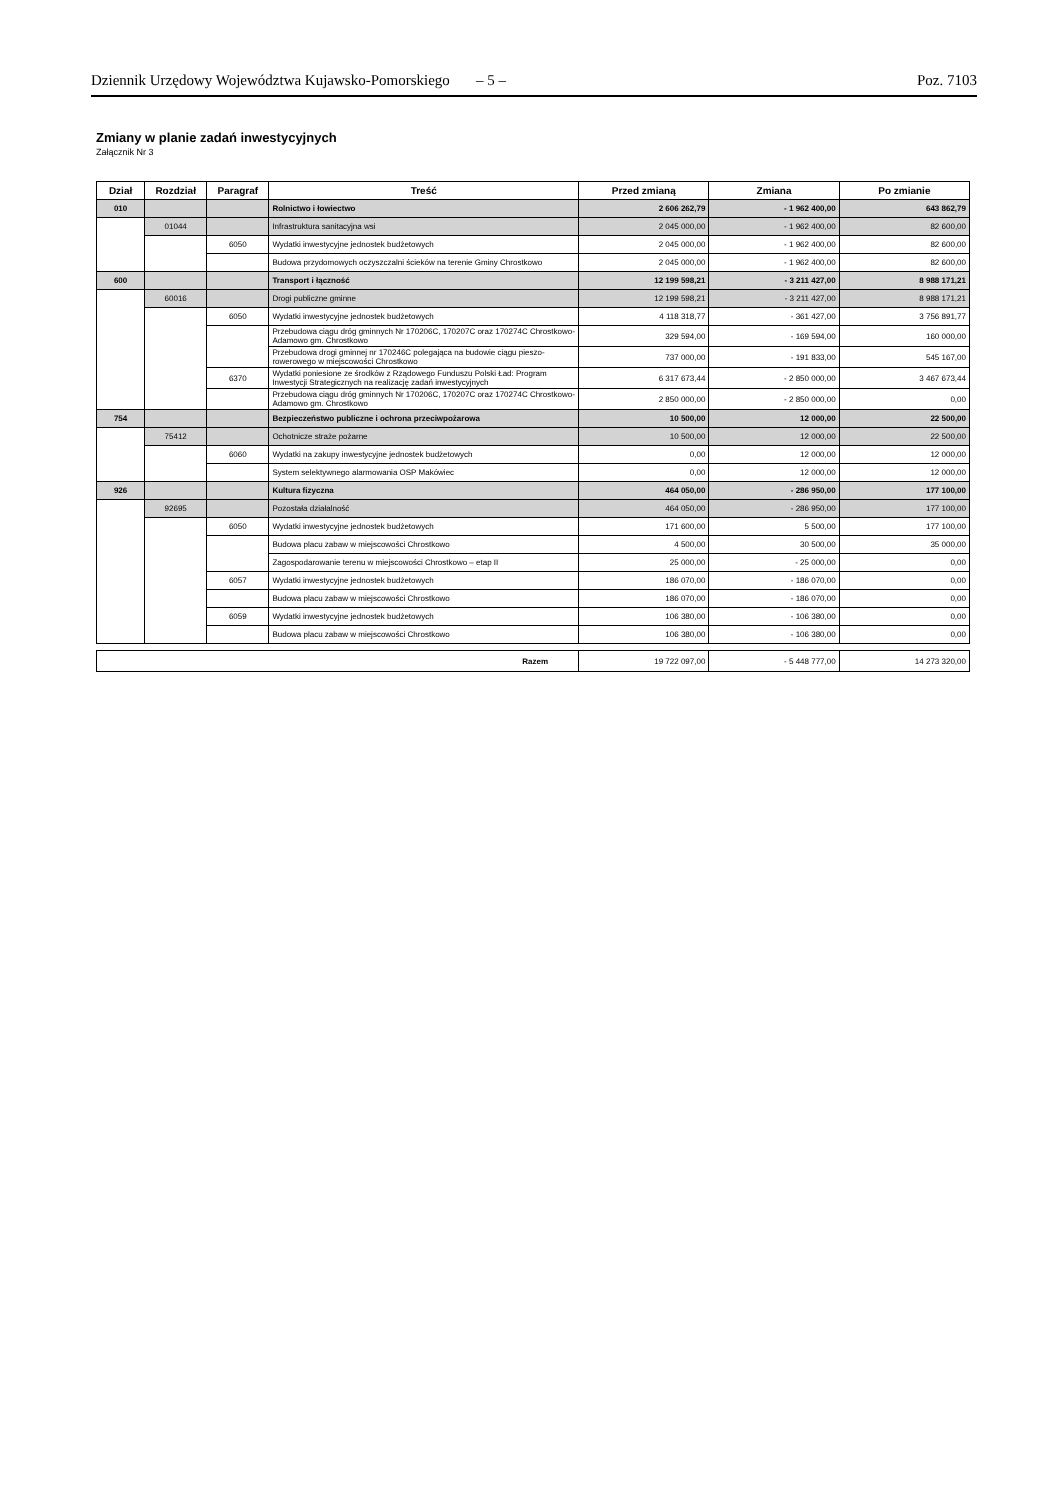Dziennik Urzędowy Województwa Kujawsko-Pomorskiego – 5 – Poz. 7103
Zmiany w planie zadań inwestycyjnych
Załącznik Nr 3
| Dział | Rozdział | Paragraf | Treść | Przed zmianą | Zmiana | Po zmianie |
| --- | --- | --- | --- | --- | --- | --- |
| 010 | | | Rolnictwo i łowiectwo | 2 606 262,79 | - 1 962 400,00 | 643 862,79 |
| | 01044 | | Infrastruktura sanitacyjna wsi | 2 045 000,00 | - 1 962 400,00 | 82 600,00 |
| | | 6050 | Wydatki inwestycyjne jednostek budżetowych | 2 045 000,00 | - 1 962 400,00 | 82 600,00 |
| | | | Budowa przydomowych oczyszczalni ścieków na terenie Gminy Chrostkowo | 2 045 000,00 | - 1 962 400,00 | 82 600,00 |
| 600 | | | Transport i łączność | 12 199 598,21 | - 3 211 427,00 | 8 988 171,21 |
| | 60016 | | Drogi publiczne gminne | 12 199 598,21 | - 3 211 427,00 | 8 988 171,21 |
| | | 6050 | Wydatki inwestycyjne jednostek budżetowych | 4 118 318,77 | - 361 427,00 | 3 756 891,77 |
| | | | Przebudowa ciągu dróg gminnych Nr 170206C, 170207C oraz 170274C Chrostkowo-Adamowo gm. Chrostkowo | 329 594,00 | - 169 594,00 | 160 000,00 |
| | | | Przebudowa drogi gminnej nr 170246C polegająca na budowie ciągu pieszo-rowerowego w miejscowości Chrostkowo | 737 000,00 | - 191 833,00 | 545 167,00 |
| | | 6370 | Wydatki poniesione ze środków z Rządowego Funduszu Polski Ład: Program Inwestycji Strategicznych na realizację zadań inwestycyjnych | 6 317 673,44 | - 2 850 000,00 | 3 467 673,44 |
| | | | Przebudowa ciągu dróg gminnych Nr 170206C, 170207C oraz 170274C Chrostkowo-Adamowo gm. Chrostkowo | 2 850 000,00 | - 2 850 000,00 | 0,00 |
| 754 | | | Bezpieczeństwo publiczne i ochrona przeciwpożarowa | 10 500,00 | 12 000,00 | 22 500,00 |
| | 75412 | | Ochotnicze straże pożarne | 10 500,00 | 12 000,00 | 22 500,00 |
| | | 6060 | Wydatki na zakupy inwestycyjne jednostek budżetowych | 0,00 | 12 000,00 | 12 000,00 |
| | | | System selektywnego alarmowania OSP Makówiec | 0,00 | 12 000,00 | 12 000,00 |
| 926 | | | Kultura fizyczna | 464 050,00 | - 286 950,00 | 177 100,00 |
| | 92695 | | Pozostała działalność | 464 050,00 | - 286 950,00 | 177 100,00 |
| | | 6050 | Wydatki inwestycyjne jednostek budżetowych | 171 600,00 | 5 500,00 | 177 100,00 |
| | | | Budowa placu zabaw w miejscowości Chrostkowo | 4 500,00 | 30 500,00 | 35 000,00 |
| | | | Zagospodarowanie terenu w miejscowości Chrostkowo – etap II | 25 000,00 | - 25 000,00 | 0,00 |
| | | 6057 | Wydatki inwestycyjne jednostek budżetowych | 186 070,00 | - 186 070,00 | 0,00 |
| | | | Budowa placu zabaw w miejscowości Chrostkowo | 186 070,00 | - 186 070,00 | 0,00 |
| | | 6059 | Wydatki inwestycyjne jednostek budżetowych | 106 380,00 | - 106 380,00 | 0,00 |
| | | | Budowa placu zabaw w miejscowości Chrostkowo | 106 380,00 | - 106 380,00 | 0,00 |
| Razem | 19 722 097,00 | - 5 448 777,00 | 14 273 320,00 |